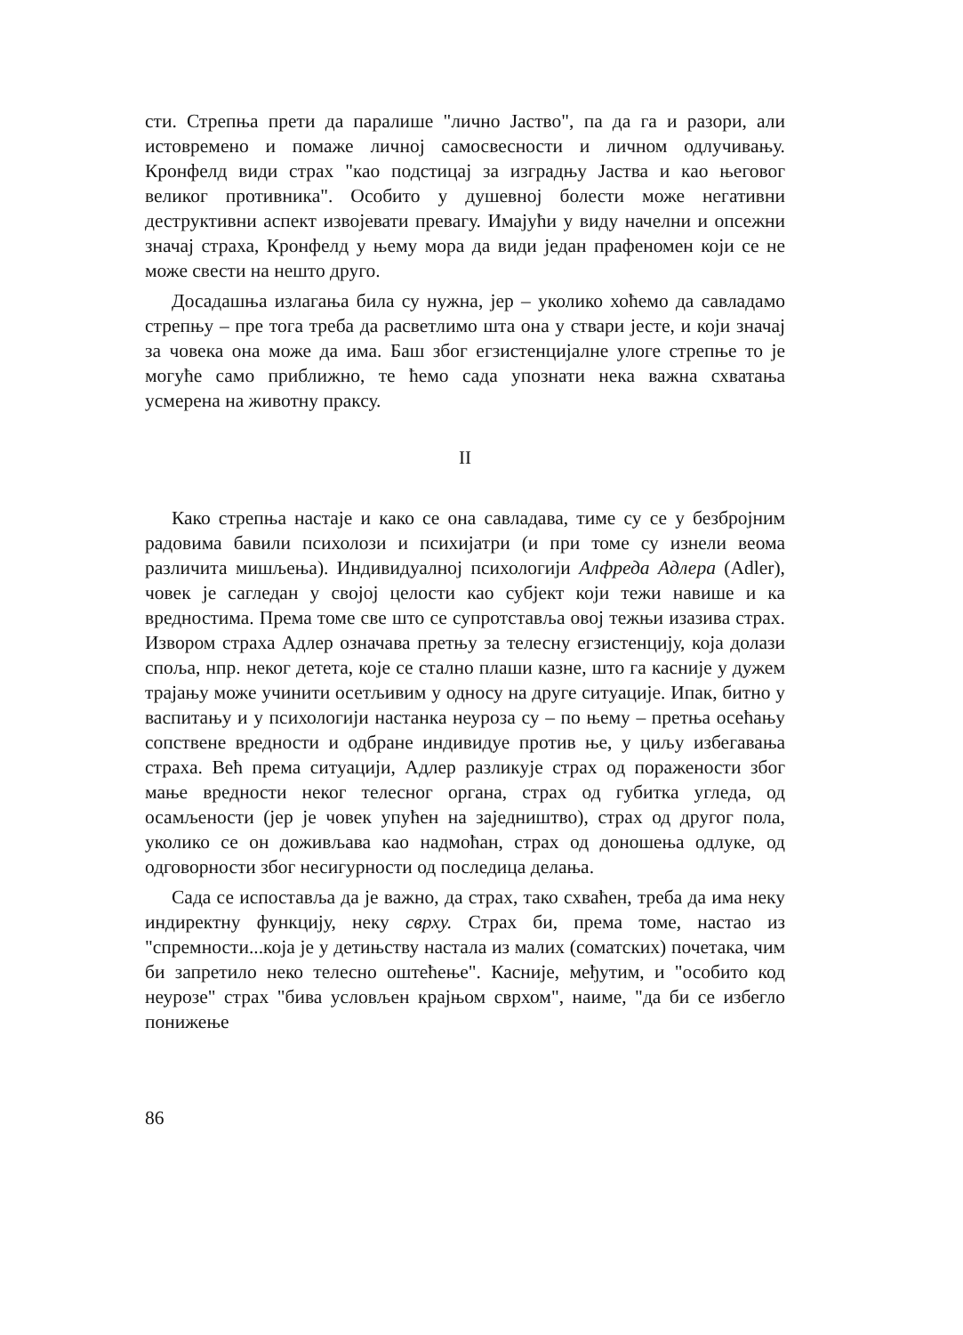сти. Стрепња прети да паралише "лично Јаство", па да га и разори, али истовремено и помаже личној самосвесности и личном одлучивању. Кронфелд види страх "као подстицај за изградњу Јаства и као његовог великог противника". Особито у душевној болести може негативни деструктивни аспект извојевати превагу. Имајући у виду начелни и опсежни значај страха, Кронфелд у њему мора да види један прафеномен који се не може свести на нешто друго.
Досадашња излагања била су нужна, јер – уколико хоћемо да савладамо стрепњу – пре тога треба да расветлимо шта она у ствари јесте, и који значај за човека она може да има. Баш због егзистенцијалне улоге стрепње то је могуће само приближно, те ћемо сада упознати нека важна схватања усмерена на животну праксу.
II
Како стрепња настаје и како се она савладава, тиме су се у безбројним радовима бавили психолози и психијатри (и при томе су изнели веома различита мишљења). Индивидуалној психологији Алфреда Адлера (Adler), човек је сагледан у својој целости као субјект који тежи навише и ка вредностима. Према томе све што се супротставља овој тежњи изазива страх. Извором страха Адлер означава претњу за телесну егзистенцију, која долази споља, нпр. неког детета, које се стално плаши казне, што га касније у дужем трајању може учинити осетљивим у односу на друге ситуације. Ипак, битно у васпитању и у психологији настанка неуроза су – по њему – претња осећању сопствене вредности и одбране индивидуе против ње, у циљу избегавања страха. Већ према ситуацији, Адлер разликује страх од поражености због мање вредности неког телесног органа, страх од губитка угледа, од осамљености (јер је човек упућен на заједништво), страх од другог пола, уколико се он доживљава као надмоћан, страх од доношења одлуке, од одговорности због несигурности од последица делања.
Сада се испоставља да је важно, да страх, тако схваћен, треба да има неку индиректну функцију, неку сврху. Страх би, према томе, настао из "спремности...која је у детињству настала из малих (соматских) почетака, чим би запретило неко телесно оштећење". Касније, међутим, и "особито код неурозе" страх "бива условљен крајњом сврхом", наиме, "да би се избегло понижење
86